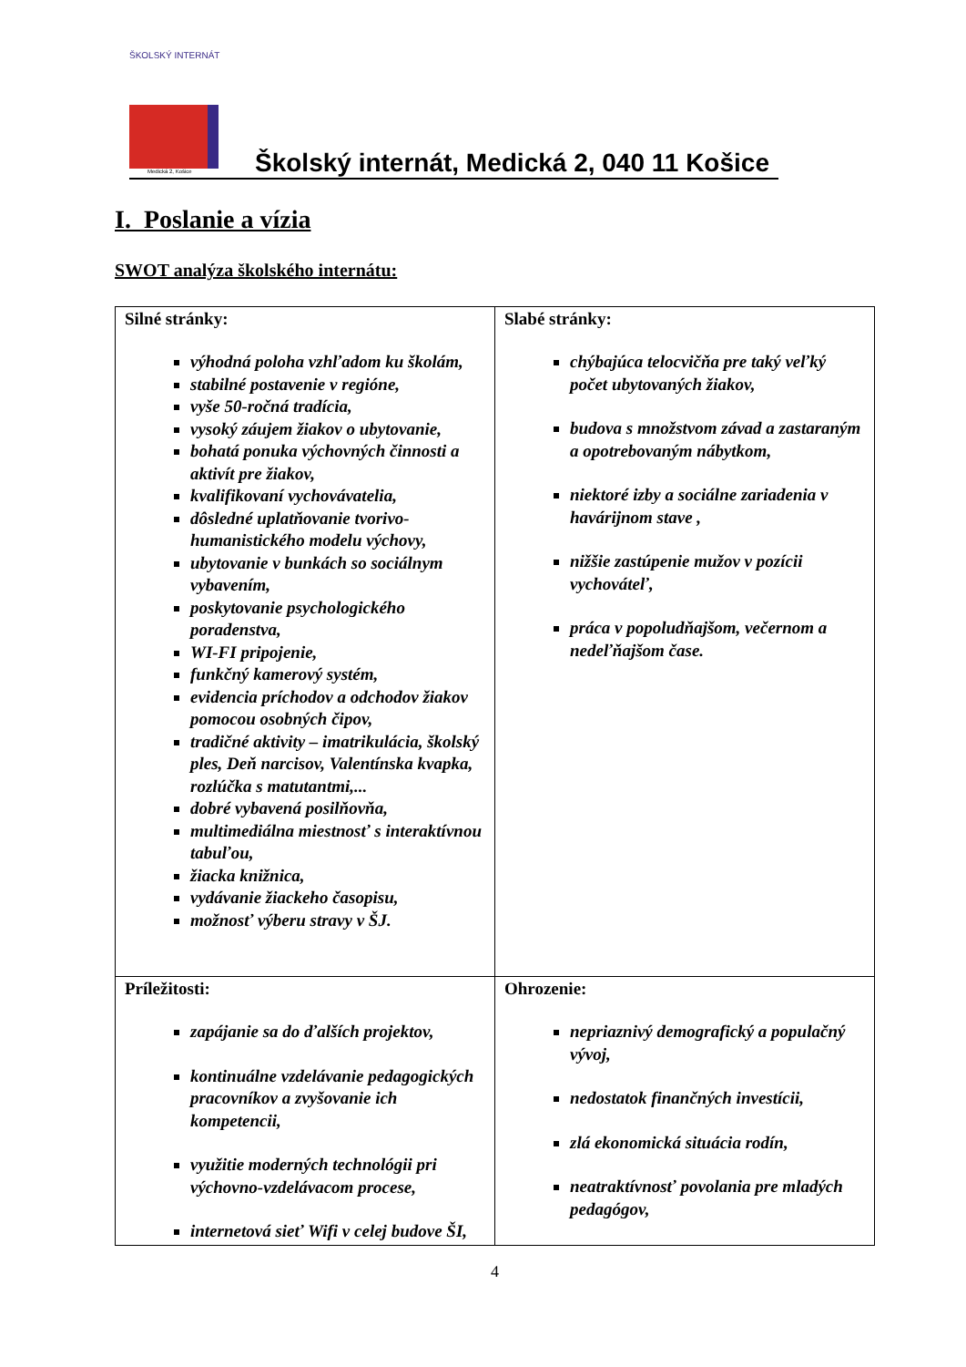ŠKOLSKÝ INTERNÁT
Medická 2, Košice
Školský internát, Medická 2, 040 11 Košice
I. Poslanie a vízia
SWOT analýza školského internátu:
| Silné stránky: výhodná poloha vzhľadom ku školám, stabilné postavenie v regióne, vyše 50-ročná tradícia, vysoký záujem žiakov o ubytovanie, bohatá ponuka výchovných činnosti a aktivít pre žiakov, kvalifikovaní vychovávatelia, dôsledné uplatňovanie tvorivo-humanistického modelu výchovy, ubytovanie v bunkách so sociálnym vybavením, poskytovanie psychologického poradenstva, WI-FI pripojenie, funkčný kamerový systém, evidencia príchodov a odchodov žiakov pomocou osobných čipov, tradičné aktivity – imatrikulácia, školský ples, Deň narcisov, Valentínska kvapka, rozlúčka s matutantmi,... dobré vybavená posilňovňa, multimediálna miestnosť s interaktívnou tabuľou, žiacka knižnica, vydávanie žiackeho časopisu, možnosť výberu stravy v ŠJ. | Slabé stránky: chýbajúca telocvičňa pre taký veľký počet ubytovaných žiakov, budova s množstvom závad a zastaraným a opotrebovaným nábytkom, niektoré izby a sociálne zariadenia v havárijnom stave , nižšie zastúpenie mužov v pozícii vychováteľ, práca v popoludňajšom, večernom a nedeľňajšom čase. |
| Príležitosti: zapájanie sa do ďalších projektov, kontinuálne vzdelávanie pedagogických pracovníkov a zvyšovanie ich kompetencii, využitie moderných technológii pri výchovno-vzdelávacom procese, internetová sieť Wifi v celej budove ŠI, | Ohrozenie: nepriaznivý demografický a populačný vývoj, nedostatok finančných investícii, zlá ekonomická situácia rodín, neatraktívnosť povolania pre mladých pedagógov, |
4